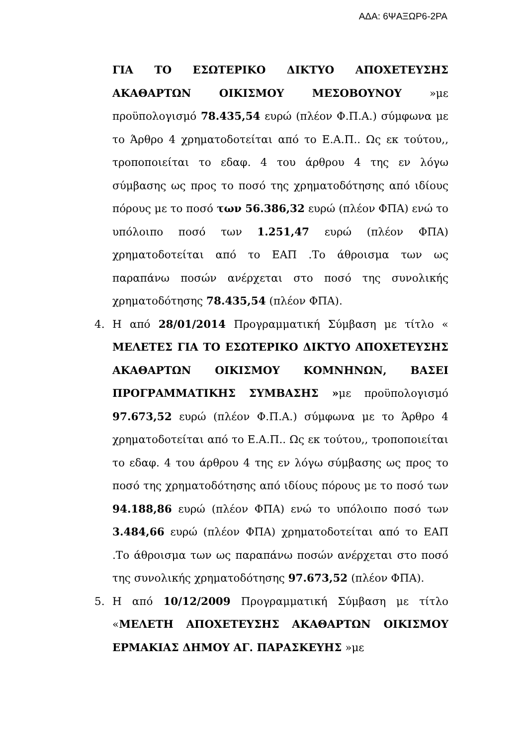ΑΔΑ: 6ΨΑΞΩΡ6-2ΡΑ
ΓΙΑ ΤΟ ΕΣΩΤΕΡΙΚΟ ΔΙΚΤΥΟ ΑΠΟΧΕΤΕΥΣΗΣ ΑΚΑΘΑΡΤΩΝ ΟΙΚΙΣΜΟΥ ΜΕΣΟΒΟΥΝΟΥ »με προϋπολογισμό 78.435,54 ευρώ (πλέον Φ.Π.Α.) σύμφωνα με το Άρθρο 4 χρηματοδοτείται από το Ε.Α.Π.. Ως εκ τούτου,, τροποποιείται το εδαφ. 4 του άρθρου 4 της εν λόγω σύμβασης ως προς το ποσό της χρηματοδότησης από ιδίους πόρους με το ποσό των 56.386,32 ευρώ (πλέον ΦΠΑ) ενώ το υπόλοιπο ποσό των 1.251,47 ευρώ (πλέον ΦΠΑ) χρηματοδοτείται από το ΕΑΠ .Το άθροισμα των ως παραπάνω ποσών ανέρχεται στο ποσό της συνολικής χρηματοδότησης 78.435,54 (πλέον ΦΠΑ).
4. Η από 28/01/2014 Προγραμματική Σύμβαση με τίτλο « ΜΕΛΕΤΕΣ ΓΙΑ ΤΟ ΕΣΩΤΕΡΙΚΟ ΔΙΚΤΥΟ ΑΠΟΧΕΤΕΥΣΗΣ ΑΚΑΘΑΡΤΩΝ ΟΙΚΙΣΜΟΥ ΚΟΜΝΗΝΩΝ, ΒΑΣΕΙ ΠΡΟΓΡΑΜΜΑΤΙΚΗΣ ΣΥΜΒΑΣΗΣ »με προϋπολογισμό 97.673,52 ευρώ (πλέον Φ.Π.Α.) σύμφωνα με το Άρθρο 4 χρηματοδοτείται από το Ε.Α.Π.. Ως εκ τούτου,, τροποποιείται το εδαφ. 4 του άρθρου 4 της εν λόγω σύμβασης ως προς το ποσό της χρηματοδότησης από ιδίους πόρους με το ποσό των 94.188,86 ευρώ (πλέον ΦΠΑ) ενώ το υπόλοιπο ποσό των 3.484,66 ευρώ (πλέον ΦΠΑ) χρηματοδοτείται από το ΕΑΠ .Το άθροισμα των ως παραπάνω ποσών ανέρχεται στο ποσό της συνολικής χρηματοδότησης 97.673,52 (πλέον ΦΠΑ).
5. Η από 10/12/2009 Προγραμματική Σύμβαση με τίτλο «ΜΕΛΕΤΗ ΑΠΟΧΕΤΕΥΣΗΣ ΑΚΑΘΑΡΤΩΝ ΟΙΚΙΣΜΟΥ ΕΡΜΑΚΙΑΣ ΔΗΜΟΥ ΑΓ. ΠΑΡΑΣΚΕΥΗΣ »με